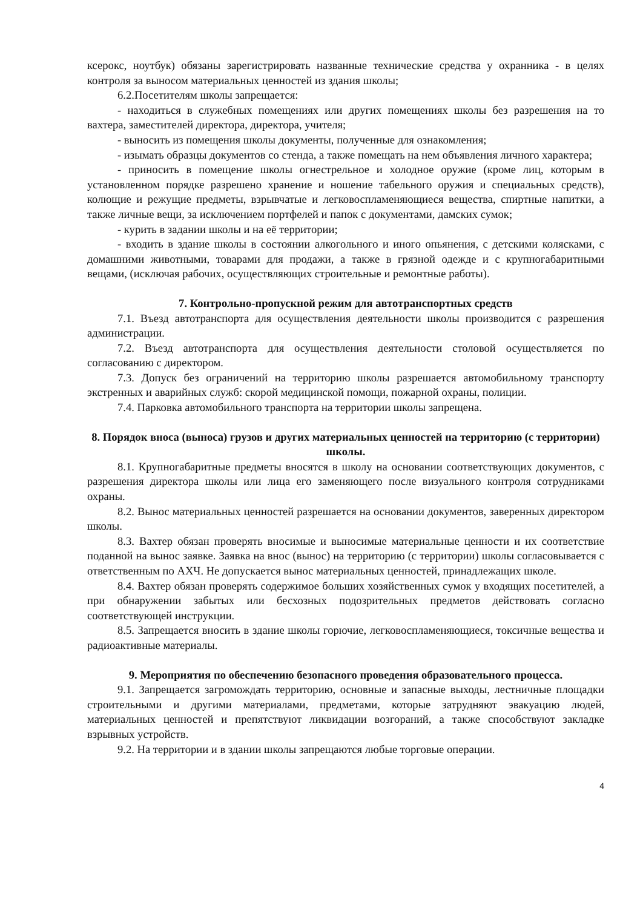ксерокс, ноутбук) обязаны зарегистрировать названные технические средства у охранника - в целях контроля за выносом материальных ценностей из здания школы;
6.2.Посетителям школы запрещается:
- находиться в служебных помещениях или других помещениях школы без разрешения на то вахтера, заместителей директора, директора, учителя;
- выносить из помещения школы документы, полученные для ознакомления;
- изымать образцы документов со стенда, а также помещать на нем объявления личного характера;
- приносить в помещение школы огнестрельное и холодное оружие (кроме лиц, которым в установленном порядке разрешено хранение и ношение табельного оружия и специальных средств), колющие и режущие предметы, взрывчатые и легковоспламеняющиеся вещества, спиртные напитки, а также личные вещи, за исключением портфелей и папок с документами, дамских сумок;
- курить в задании школы и на её территории;
- входить в здание школы в состоянии алкогольного и иного опьянения, с детскими колясками, с домашними животными, товарами для продажи, а также в грязной одежде и с крупногабаритными вещами, (исключая рабочих, осуществляющих строительные и ремонтные работы).
7. Контрольно-пропускной режим для автотранспортных средств
7.1. Въезд автотранспорта для осуществления деятельности школы производится с разрешения администрации.
7.2. Въезд автотранспорта для осуществления деятельности столовой осуществляется по согласованию с директором.
7.3. Допуск без ограничений на территорию школы разрешается автомобильному транспорту экстренных и аварийных служб: скорой медицинской помощи, пожарной охраны, полиции.
7.4. Парковка автомобильного транспорта на территории школы запрещена.
8. Порядок вноса (выноса) грузов и других материальных ценностей на территорию (с территории) школы.
8.1. Крупногабаритные предметы вносятся в школу на основании соответствующих документов, с разрешения директора школы или лица его заменяющего после визуального контроля сотрудниками охраны.
8.2. Вынос материальных ценностей разрешается на основании документов, заверенных директором школы.
8.3. Вахтер обязан проверять вносимые и выносимые материальные ценности и их соответствие поданной на вынос заявке. Заявка на внос (вынос) на территорию (с территории) школы согласовывается с ответственным по АХЧ. Не допускается вынос материальных ценностей, принадлежащих школе.
8.4. Вахтер обязан проверять содержимое больших хозяйственных сумок у входящих посетителей, а при обнаружении забытых или бесхозных подозрительных предметов действовать согласно соответствующей инструкции.
8.5. Запрещается вносить в здание школы горючие, легковоспламеняющиеся, токсичные вещества и радиоактивные материалы.
9. Мероприятия по обеспечению безопасного проведения образовательного процесса.
9.1. Запрещается загромождать территорию, основные и запасные выходы, лестничные площадки строительными и другими материалами, предметами, которые затрудняют эвакуацию людей, материальных ценностей и препятствуют ликвидации возгораний, а также способствуют закладке взрывных устройств.
9.2. На территории и в здании школы запрещаются любые торговые операции.
4